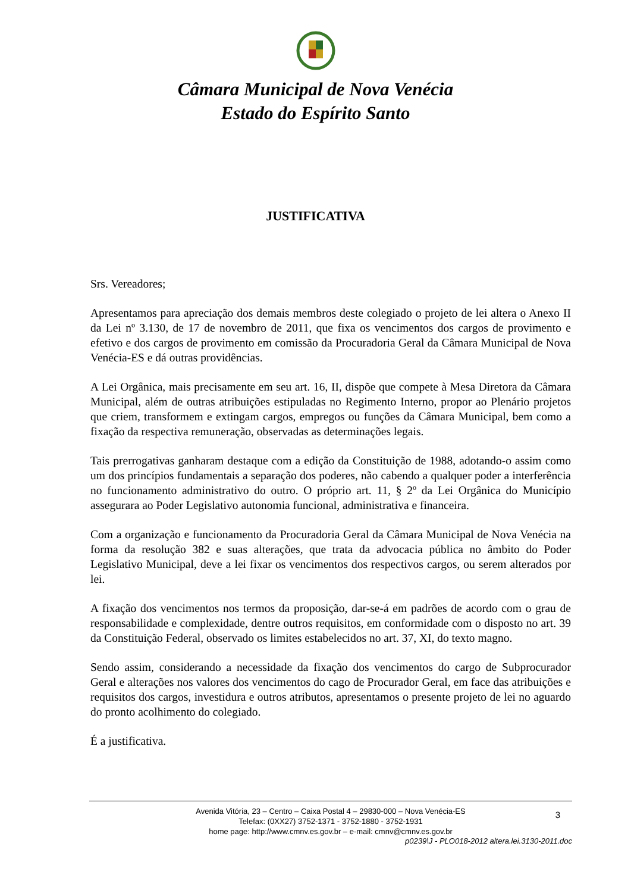Câmara Municipal de Nova Venécia
Estado do Espírito Santo
JUSTIFICATIVA
Srs. Vereadores;
Apresentamos para apreciação dos demais membros deste colegiado o projeto de lei altera o Anexo II da Lei nº 3.130, de 17 de novembro de 2011, que fixa os vencimentos dos cargos de provimento e efetivo e dos cargos de provimento em comissão da Procuradoria Geral da Câmara Municipal de Nova Venécia-ES e dá outras providências.
A Lei Orgânica, mais precisamente em seu art. 16, II, dispõe que compete à Mesa Diretora da Câmara Municipal, além de outras atribuições estipuladas no Regimento Interno, propor ao Plenário projetos que criem, transformem e extingam cargos, empregos ou funções da Câmara Municipal, bem como a fixação da respectiva remuneração, observadas as determinações legais.
Tais prerrogativas ganharam destaque com a edição da Constituição de 1988, adotando-o assim como um dos princípios fundamentais a separação dos poderes, não cabendo a qualquer poder a interferência no funcionamento administrativo do outro. O próprio art. 11, § 2º da Lei Orgânica do Município assegurara ao Poder Legislativo autonomia funcional, administrativa e financeira.
Com a organização e funcionamento da Procuradoria Geral da Câmara Municipal de Nova Venécia na forma da resolução 382 e suas alterações, que trata da advocacia pública no âmbito do Poder Legislativo Municipal, deve a lei fixar os vencimentos dos respectivos cargos, ou serem alterados por lei.
A fixação dos vencimentos nos termos da proposição, dar-se-á em padrões de acordo com o grau de responsabilidade e complexidade, dentre outros requisitos, em conformidade com o disposto no art. 39 da Constituição Federal, observado os limites estabelecidos no art. 37, XI, do texto magno.
Sendo assim, considerando a necessidade da fixação dos vencimentos do cargo de Subprocurador Geral e alterações nos valores dos vencimentos do cago de Procurador Geral, em face das atribuições e requisitos dos cargos, investidura e outros atributos, apresentamos o presente projeto de lei no aguardo do pronto acolhimento do colegiado.
É a justificativa.
3
Avenida Vitória, 23 – Centro – Caixa Postal 4 – 29830-000 – Nova Venécia-ES
Telefax: (0XX27) 3752-1371 - 3752-1880 - 3752-1931
home page: http://www.cmnv.es.gov.br – e-mail: cmnv@cmnv.es.gov.br
p0239\J - PLO018-2012 altera.lei.3130-2011.doc